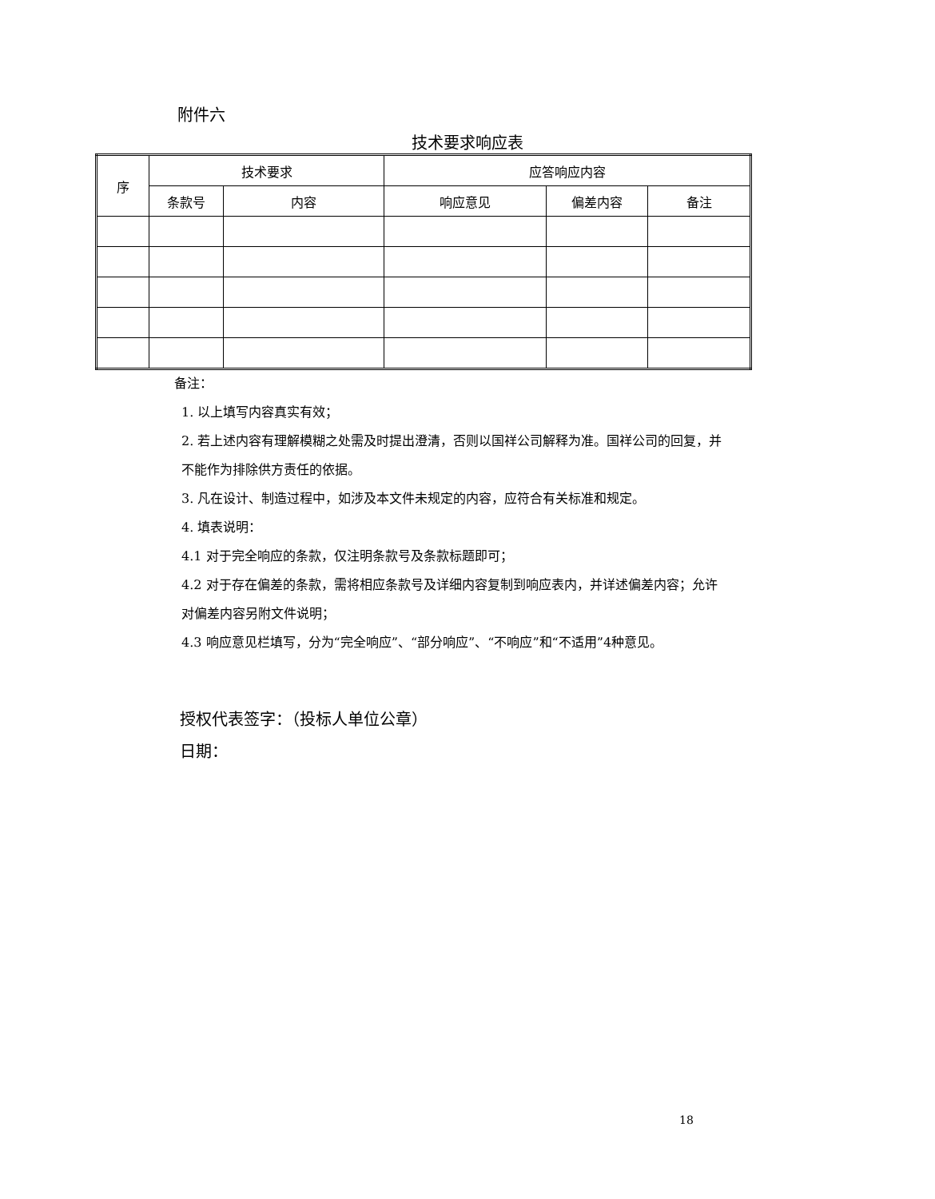附件六
技术要求响应表
| 序 | 技术要求 | | 应答响应内容 | | |
| --- | --- | --- | --- | --- | --- |
| | 条款号 | 内容 | 响应意见 | 偏差内容 | 备注 |
备注：
1. 以上填写内容真实有效；
2. 若上述内容有理解模糊之处需及时提出澄清，否则以国祥公司解释为准。国祥公司的回复，并不能作为排除供方责任的依据。
3. 凡在设计、制造过程中，如涉及本文件未规定的内容，应符合有关标准和规定。
4. 填表说明：
4.1 对于完全响应的条款，仅注明条款号及条款标题即可；
4.2 对于存在偏差的条款，需将相应条款号及详细内容复制到响应表内，并详述偏差内容；允许对偏差内容另附文件说明；
4.3 响应意见栏填写，分为“完全响应”、“部分响应”、“不响应”和“不适用”4种意见。
授权代表签字：（投标人单位公章）
日期：
18